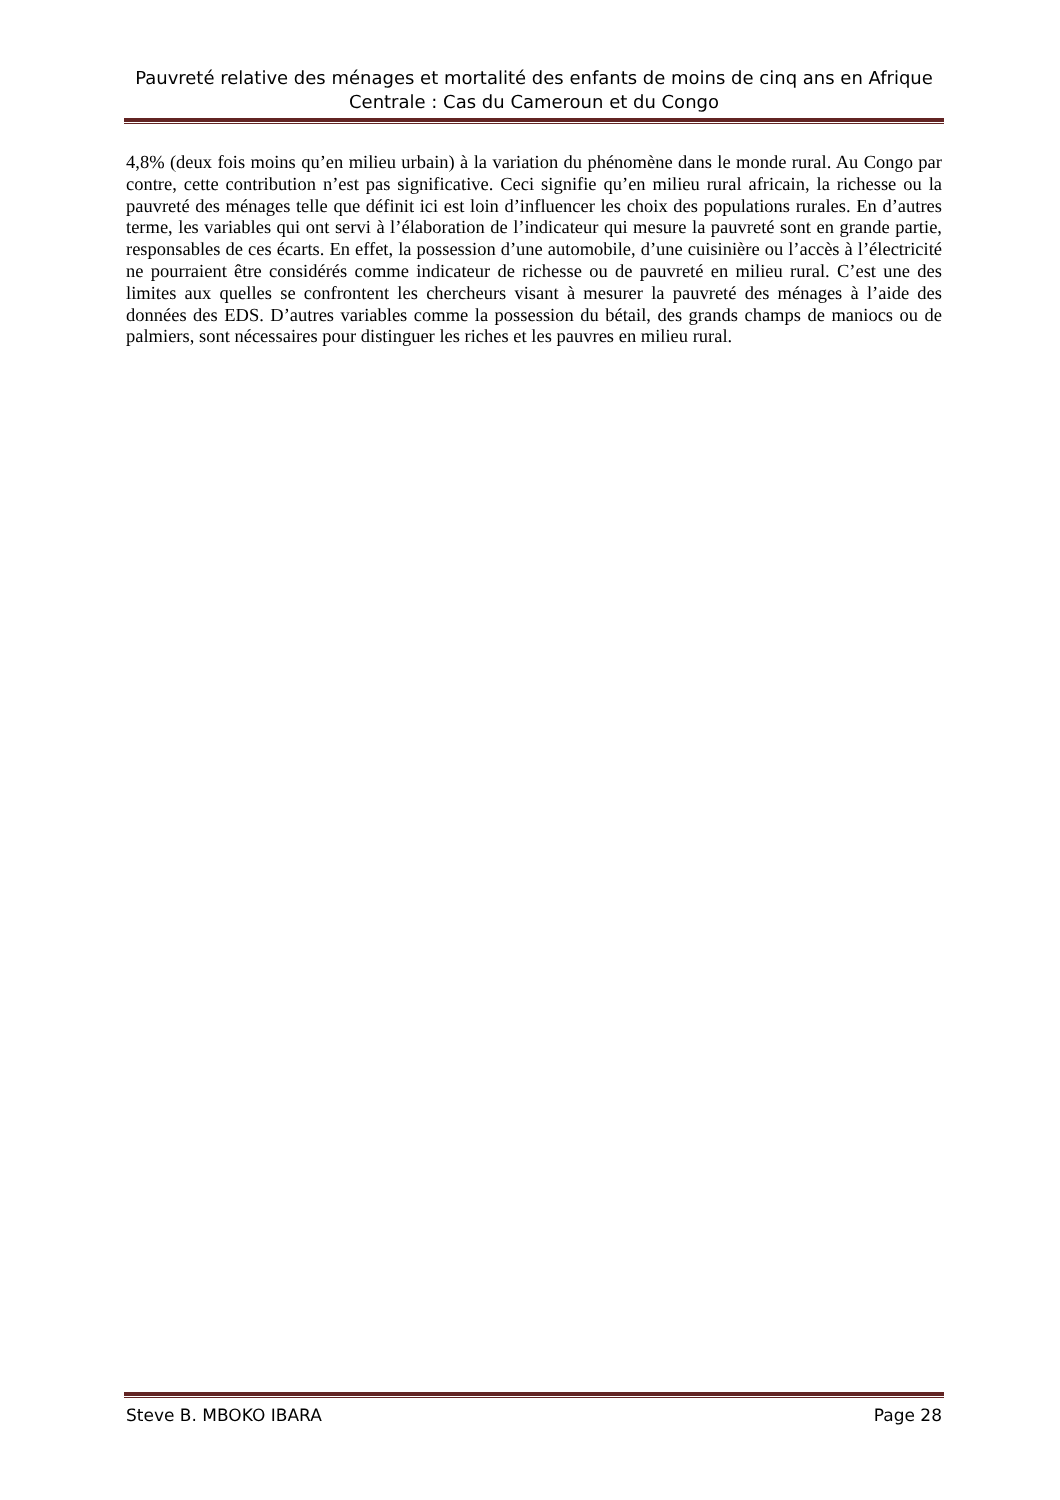Pauvreté relative des ménages et mortalité des enfants de moins de cinq ans en Afrique Centrale : Cas du Cameroun et du Congo
4,8% (deux fois moins qu’en milieu urbain) à la variation du phénomène dans le monde rural. Au Congo par contre, cette contribution n’est pas significative. Ceci signifie qu’en milieu rural africain, la richesse ou la pauvreté des ménages telle que définit ici est loin d’influencer les choix des populations rurales. En d’autres terme, les variables qui ont servi à l’élaboration de l’indicateur qui mesure la pauvreté sont en grande partie, responsables de ces écarts. En effet, la possession d’une automobile, d’une cuisinière ou l’accès à l’électricité ne pourraient être considérés comme indicateur de richesse ou de pauvreté en milieu rural. C’est une des limites aux quelles se confrontent les chercheurs visant à mesurer la pauvreté des ménages à l’aide des données des EDS. D’autres variables comme la possession du bétail, des grands champs de maniocs ou de palmiers, sont nécessaires pour distinguer les riches et les pauvres en milieu rural.
Steve B. MBOKO IBARA Page 28